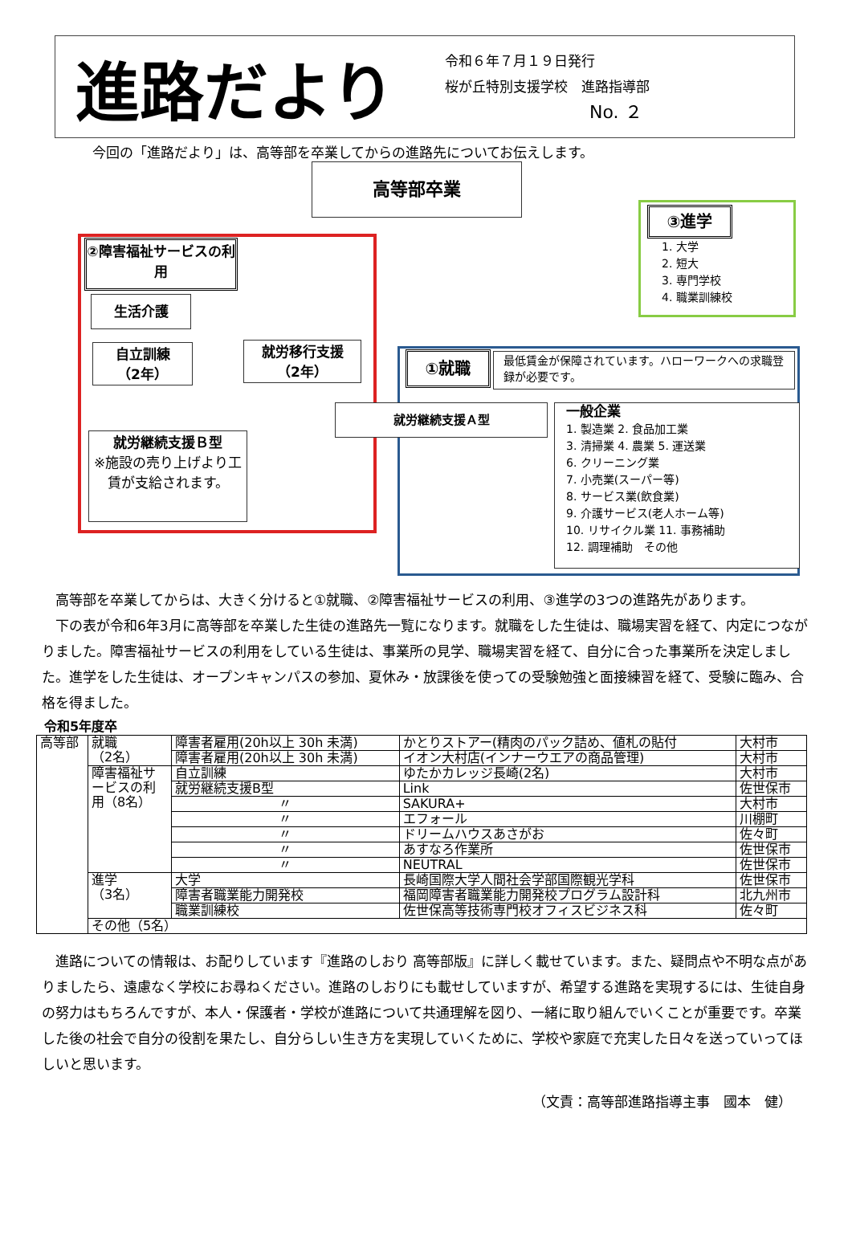進路だより
令和６年７月１９日発行
桜が丘特別支援学校　進路指導部
No. ２
今回の「進路だより」は、高等部を卒業してからの進路先についてお伝えします。
高等部卒業
②障害福祉サービスの利用
生活介護
自立訓練
（2年）
就労移行支援
（2年）
就労継続支援Ｂ型
※施設の売り上げより工賃が支給されます。
③進学
1. 大学
2. 短大
3. 専門学校
4. 職業訓練校
①就職
最低賃金が保障されています。ハローワークへの求職登録が必要です。
就労継続支援Ａ型
一般企業
1. 製造業 2. 食品加工業
3. 清掃業 4. 農業 5. 運送業
6. クリーニング業
7. 小売業(スーパー等)
8. サービス業(飲食業)
9. 介護サービス(老人ホーム等)
10. リサイクル業 11. 事務補助
12. 調理補助　その他
　高等部を卒業してからは、大きく分けると①就職、②障害福祉サービスの利用、③進学の3つの進路先があります。
　下の表が令和6年3月に高等部を卒業した生徒の進路先一覧になります。就職をした生徒は、職場実習を経て、内定につながりました。障害福祉サービスの利用をしている生徒は、事業所の見学、職場実習を経て、自分に合った事業所を決定しました。進学をした生徒は、オープンキャンパスの参加、夏休み・放課後を使っての受験勉強と面接練習を経て、受験に臨み、合格を得ました。
令和5年度卒
| 高等部 | 就職 （2名） | 障害者雇用(20h以上 30h 未満) | かとりストアー(精肉のパック詰め、値札の貼付 | 大村市 |
| | | 障害者雇用(20h以上 30h 未満) | イオン大村店(インナーウエアの商品管理) | 大村市 |
| | 障害福祉サービスの利用（8名） | 自立訓練 | ゆたかカレッジ長崎(2名) | 大村市 |
| | | 就労継続支援B型 | Link | 佐世保市 |
| | | 〃 | SAKURA+ | 大村市 |
| | | 〃 | エフォール | 川棚町 |
| | | 〃 | ドリームハウスあさがお | 佐々町 |
| | | 〃 | あすなろ作業所 | 佐世保市 |
| | | 〃 | NEUTRAL | 佐世保市 |
| | 進学 （3名） | 大学 | 長崎国際大学人間社会学部国際観光学科 | 佐世保市 |
| | | 障害者職業能力開発校 | 福岡障害者職業能力開発校プログラム設計科 | 北九州市 |
| | | 職業訓練校 | 佐世保高等技術専門校オフィスビジネス科 | 佐々町 |
| | その他（5名） | | | |
　進路についての情報は、お配りしています『進路のしおり 高等部版』に詳しく載せています。また、疑問点や不明な点がありましたら、遠慮なく学校にお尋ねください。進路のしおりにも載せしていますが、希望する進路を実現するには、生徒自身の努力はもちろんですが、本人・保護者・学校が進路について共通理解を図り、一緒に取り組んでいくことが重要です。卒業した後の社会で自分の役割を果たし、自分らしい生き方を実現していくために、学校や家庭で充実した日々を送っていってほしいと思います。
（文責：高等部進路指導主事　國本　健）